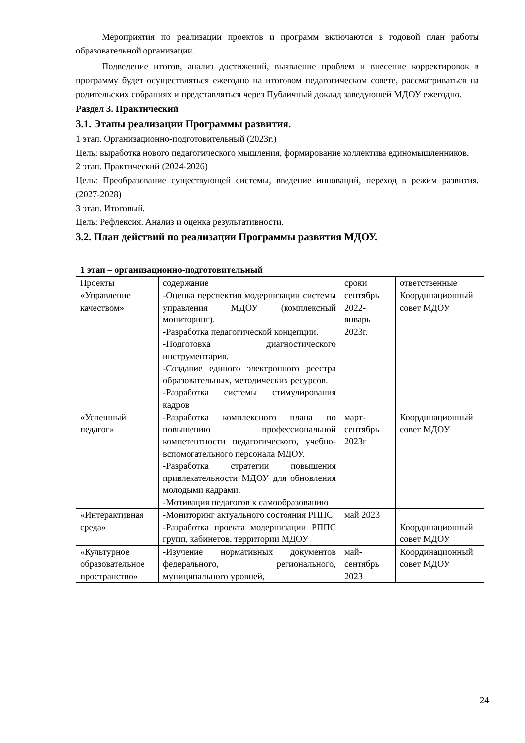Мероприятия по реализации проектов и программ включаются в годовой план работы образовательной организации.
Подведение итогов, анализ достижений, выявление проблем и внесение корректировок в программу будет осуществляться ежегодно на итоговом педагогическом совете, рассматриваться на родительских собраниях и представляться через Публичный доклад заведующей МДОУ ежегодно.
Раздел 3. Практический
3.1. Этапы реализации Программы развития.
1 этап. Организационно-подготовительный (2023г.)
Цель: выработка нового педагогического мышления, формирование коллектива единомышленников.
2 этап. Практический (2024-2026)
Цель: Преобразование существующей системы, введение инноваций, переход в режим развития. (2027-2028)
3 этап. Итоговый.
Цель: Рефлексия. Анализ и оценка результативности.
3.2. План действий по реализации Программы развития МДОУ.
| 1 этап – организационно-подготовительный | | | |
| Проекты | содержание | сроки | ответственные |
| «Управление качеством» | -Оценка перспектив модернизации системы управления МДОУ (комплексный мониторинг). -Разработка педагогической концепции. -Подготовка диагностического инструментария. -Создание единого электронного реестра образовательных, методических ресурсов. -Разработка системы стимулирования кадров | сентябрь 2022-январь 2023г. | Координационный совет МДОУ |
| «Успешный педагог» | -Разработка комплексного плана по повышению профессиональной компетентности педагогического, учебно-вспомогательного персонала МДОУ. -Разработка стратегии повышения привлекательности МДОУ для обновления молодыми кадрами. -Мотивация педагогов к самообразованию | март-сентябрь 2023г | Координационный совет МДОУ |
| «Интерактивная среда» | -Мониторинг актуального состояния РППС -Разработка проекта модернизации РППС групп, кабинетов, территории МДОУ | май 2023 | Координационный совет МДОУ |
| «Культурное образовательное пространство» | -Изучение нормативных документов федерального, регионального, муниципального уровней, | май-сентябрь 2023 | Координационный совет МДОУ |
24